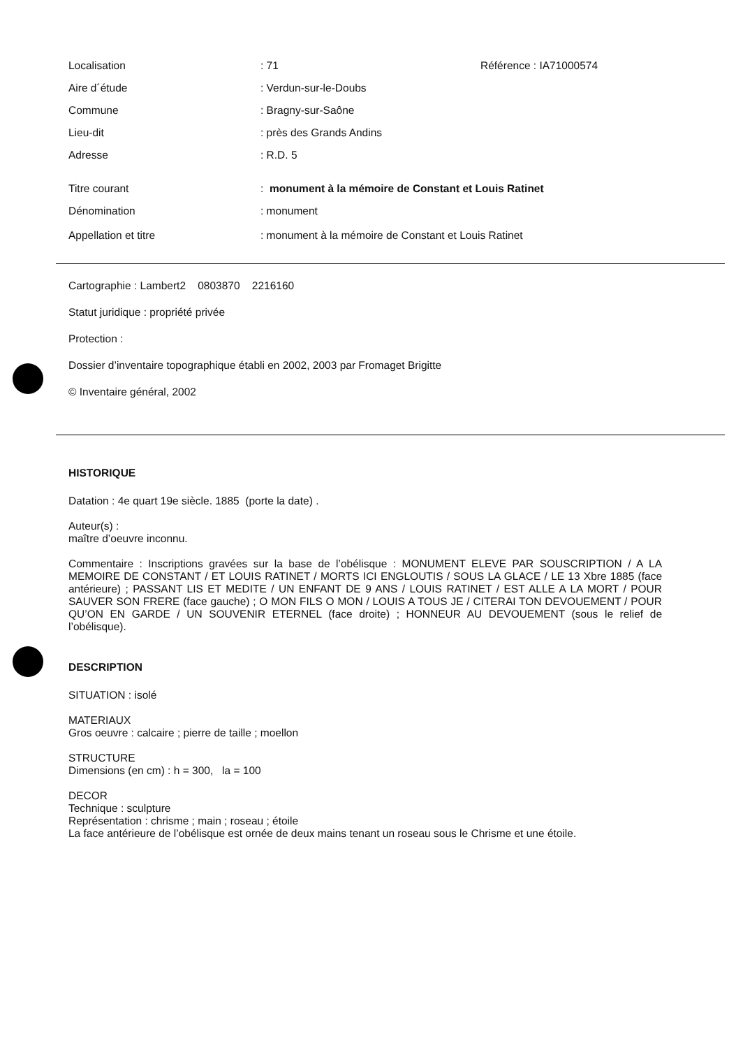| Localisation | : 71 | Référence : IA71000574 |
| Aire d´étude | : Verdun-sur-le-Doubs | |
| Commune | : Bragny-sur-Saône | |
| Lieu-dit | : près des Grands Andins | |
| Adresse | : R.D. 5 | |
| Titre courant | : monument à la mémoire de Constant et Louis Ratinet | |
| Dénomination | : monument | |
| Appellation et titre | : monument à la mémoire de Constant et Louis Ratinet | |
Cartographie : Lambert2 0803870 2216160
Statut juridique : propriété privée
Protection :
Dossier d’inventaire topographique établi en 2002, 2003 par Fromaget Brigitte
© Inventaire général, 2002
HISTORIQUE
Datation : 4e quart 19e siècle. 1885 (porte la date) .
Auteur(s) :
maître d’oeuvre inconnu.
Commentaire : Inscriptions gravées sur la base de l’obélisque : MONUMENT ELEVE PAR SOUSCRIPTION / A LA MEMOIRE DE CONSTANT / ET LOUIS RATINET / MORTS ICI ENGLOUTIS / SOUS LA GLACE / LE 13 Xbre 1885 (face antérieure) ; PASSANT LIS ET MEDITE / UN ENFANT DE 9 ANS / LOUIS RATINET / EST ALLE A LA MORT / POUR SAUVER SON FRERE (face gauche) ; O MON FILS O MON / LOUIS A TOUS JE / CITERAI TON DEVOUEMENT / POUR QU’ON EN GARDE / UN SOUVENIR ETERNEL (face droite) ; HONNEUR AU DEVOUEMENT (sous le relief de l’obélisque).
DESCRIPTION
SITUATION : isolé
MATERIAUX
Gros oeuvre : calcaire ; pierre de taille ; moellon
STRUCTURE
Dimensions (en cm) : h = 300, la = 100
DECOR
Technique : sculpture
Représentation : chrisme ; main ; roseau ; étoile
La face antérieure de l’obélisque est ornée de deux mains tenant un roseau sous le Chrisme et une étoile.